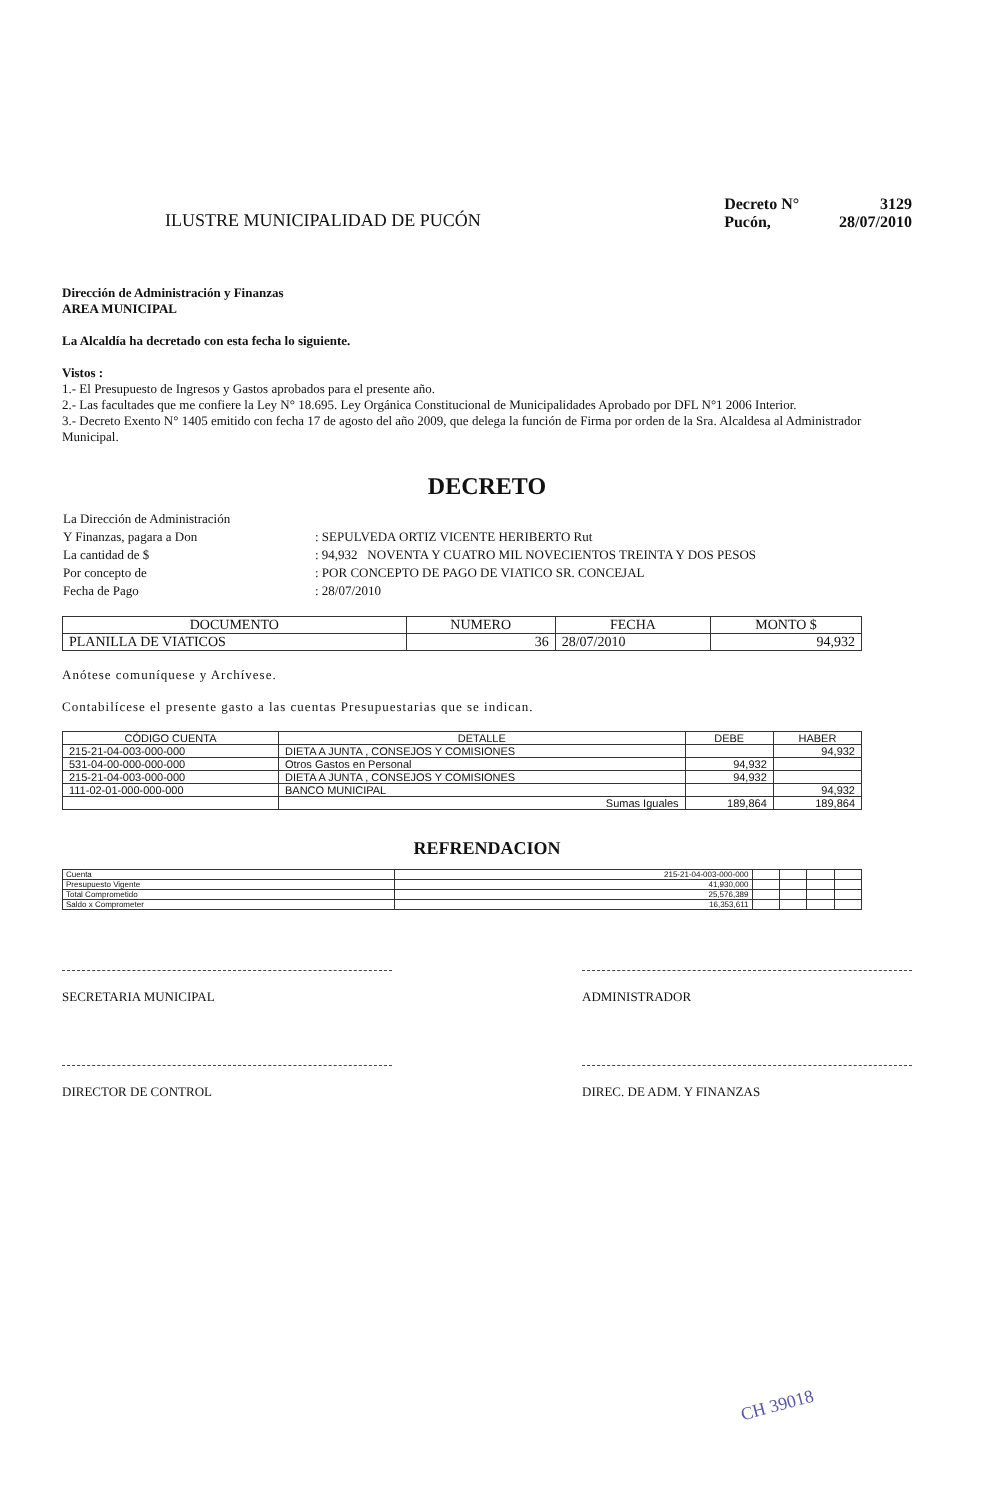ILUSTRE MUNICIPALIDAD DE PUCÓN
| Decreto N° | 3129 |
| Pucón, | 28/07/2010 |
Dirección de Administración y Finanzas
AREA MUNICIPAL
La Alcaldía ha decretado con esta fecha lo siguiente.
Vistos :
1.- El Presupuesto de Ingresos y Gastos aprobados para el presente año.
2.- Las facultades que me confiere la Ley N° 18.695. Ley Orgánica Constitucional de Municipalidades Aprobado por DFL N°1 2006 Interior.
3.- Decreto Exento N° 1405 emitido con fecha 17 de agosto del año 2009, que delega la función de Firma por orden de la Sra. Alcaldesa al Administrador Municipal.
DECRETO
| La Dirección de Administración | |
| Y Finanzas, pagara a Don | : SEPULVEDA ORTIZ VICENTE HERIBERTO Rut |
| La cantidad de $ | : 94,932 NOVENTA Y CUATRO MIL NOVECIENTOS TREINTA Y DOS PESOS |
| Por concepto de | : POR CONCEPTO DE PAGO DE VIATICO SR. CONCEJAL |
| Fecha de Pago | : 28/07/2010 |
| DOCUMENTO | NUMERO | FECHA | MONTO $ |
| --- | --- | --- | --- |
| PLANILLA DE VIATICOS | 36 | 28/07/2010 | 94,932 |
Anótese comuníquese y Archívese.
Contabilícese el presente gasto a las cuentas Presupuestarias que se indican.
| CÓDIGO CUENTA | DETALLE | DEBE | HABER |
| --- | --- | --- | --- |
| 215-21-04-003-000-000 | DIETA A JUNTA , CONSEJOS Y COMISIONES | | 94,932 |
| 531-04-00-000-000-000 | Otros Gastos en Personal | 94,932 | |
| 215-21-04-003-000-000 | DIETA A JUNTA , CONSEJOS Y COMISIONES | 94,932 | |
| 111-02-01-000-000-000 | BANCO MUNICIPAL | | 94,932 |
| | Sumas Iguales | 189,864 | 189,864 |
REFRENDACION
| Cuenta | 215-21-04-003-000-000 | | | | |
| Presupuesto Vigente | 41,930,000 | | | | |
| Total Comprometido | 25,576,389 | | | | |
| Saldo x Comprometer | 16,353,611 | | | | |
SECRETARIA MUNICIPAL ADMINISTRADOR
DIRECTOR DE CONTROL DIREC. DE ADM. Y FINANZAS
CH 39018